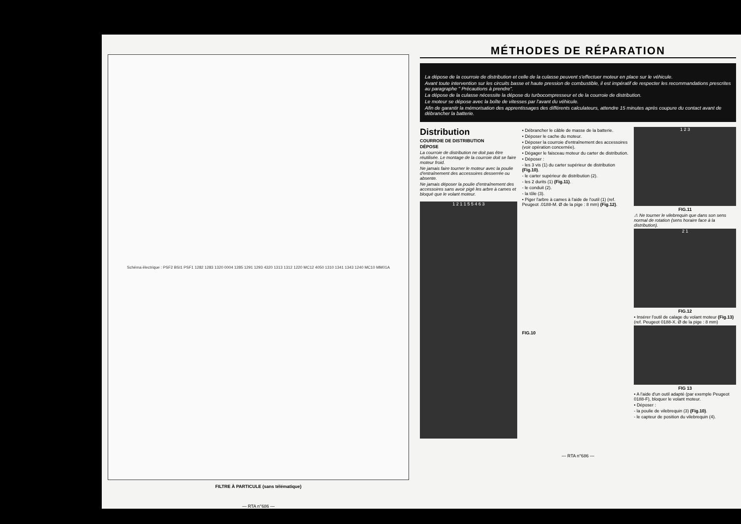Schéma électrique : PSF2 BSI1 PSF1 1282 1283 1320 0004 1285 1291 1293 4320 1313 1312 1220 MC12 4050 1310 1341 1343 1240 MC10 MM01A
FILTRE À PARTICULE (sans télématique)
— RTA n°686 —
MÉTHODES DE RÉPARATION
La dépose de la courroie de distribution et celle de la culasse peuvent s'effectuer moteur en place sur le véhicule.
Avant toute intervention sur les circuits basse et haute pression de combustible, il est impératif de respecter les recommandations prescrites au paragraphe " Précautions à prendre".
La dépose de la culasse nécessite la dépose du turbocompresseur et de la courroie de distribution.
Le moteur se dépose avec la boîte de vitesses par l'avant du véhicule.
Afin de garantir la mémorisation des apprentissages des différents calculateurs, attendre 15 minutes après coupure du contact avant de débrancher la batterie.
Distribution
COURROIE DE DISTRIBUTION
DÉPOSE
La courroie de distribution ne doit pas être réutilisée. Le montage de la courroie doit se faire moteur froid.
Ne jamais faire tourner le moteur avec la poulie d'entraînement des accessoires desserrée ou absente.
Ne jamais déposer la poulie d'entraînement des accessoires sans avoir pigé les arbre à cames et bloqué que le volant moteur.
1 2 1 1 5 5 4 6 3
• Débrancher le câble de masse de la batterie.
• Déposer le cache du moteur.
• Déposer la courroie d'entraînement des accessoires (voir opération concernée).
• Dégager le faisceau moteur du carter de distribution.
• Déposer :
- les 3 vis (1) du carter supérieur de distribution (Fig.10).
- le carter supérieur de distribution (2).
- les 2 durits (1) (Fig.11).
- le conduit (2).
- la tôle (3).
• Piger l'arbre à cames à l'aide de l'outil (1) (ref. Peugeot .0188-M. Ø de la pige : 8 mm) (Fig.12).
FIG.10
1 2 3
FIG.11
⚠ Ne tourner le vilebrequin que dans son sens normal de rotation (sens horaire face à la distribution).
2 1
FIG.12
• Insérer l'outil de calage du volant moteur (Fig.13) (ref. Peugeot 0188-X. Ø de la pige : 8 mm)
FIG 13
• A l'aide d'un outil adapté (par exemple Peugeot 0188-F), bloquer le volant moteur.
• Déposer :
- la poulie de vilebrequin (3) (Fig.10).
- le capteur de position du vilebrequin (4).
— RTA n°686 —